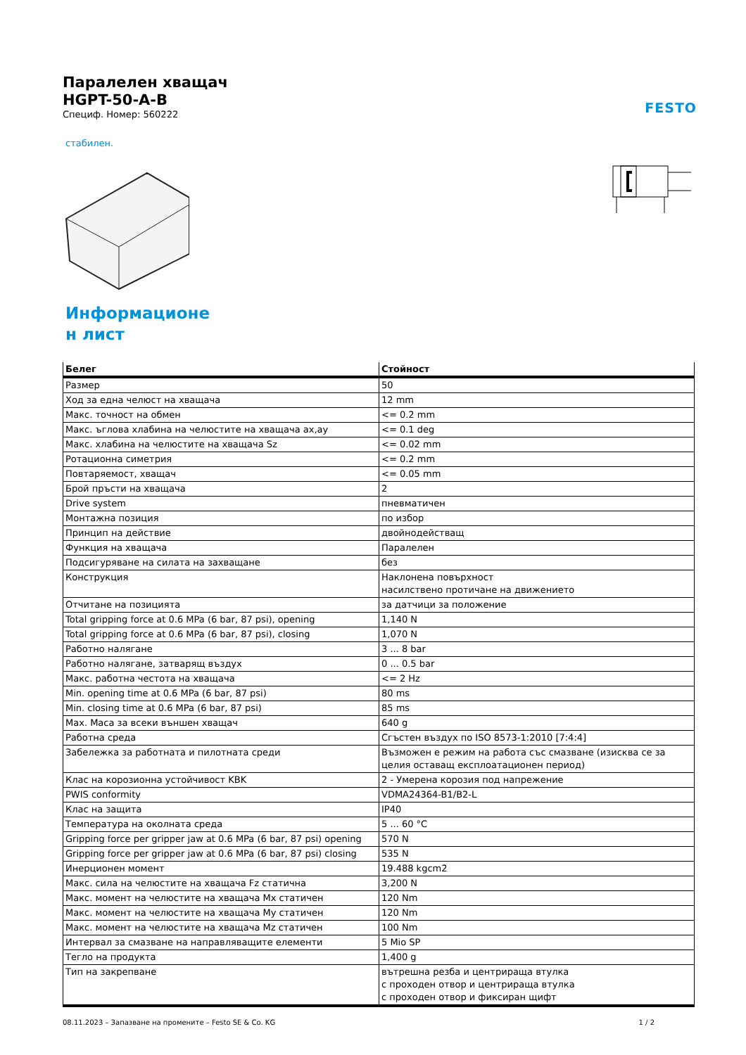Паралелен хващач
HGPT-50-A-B
Специф. Номер: 560222
стабилен.
Информационе
н лист
| Белег | Стойност |
| --- | --- |
| Размер | 50 |
| Ход за една челюст на хващача | 12 mm |
| Макс. точност на обмен | <= 0.2 mm |
| Макс. ъглова хлабина на челюстите на хващача ax,ay | <= 0.1 deg |
| Макс. хлабина на челюстите на хващача Sz | <= 0.02 mm |
| Ротационна симетрия | <= 0.2 mm |
| Повтаряемост, хващач | <= 0.05 mm |
| Брой пръсти на хващача | 2 |
| Drive system | пневматичен |
| Монтажна позиция | по избор |
| Принцип на действие | двойнодействащ |
| Функция на хващача | Паралелен |
| Подсигуряване на силата на захващане | без |
| Конструкция | Наклонена повърхност насилствено протичане на движението |
| Отчитане на позицията | за датчици за положение |
| Total gripping force at 0.6 MPa (6 bar, 87 psi), opening | 1,140 N |
| Total gripping force at 0.6 MPa (6 bar, 87 psi), closing | 1,070 N |
| Работно налягане | 3 ... 8 bar |
| Работно налягане, затварящ въздух | 0 ... 0.5 bar |
| Макс. работна честота на хващача | <= 2 Hz |
| Min. opening time at 0.6 MPa (6 bar, 87 psi) | 80 ms |
| Min. closing time at 0.6 MPa (6 bar, 87 psi) | 85 ms |
| Max. Маса за всеки външен хващач | 640 g |
| Работна среда | Сгъстен въздух по ISO 8573-1:2010 [7:4:4] |
| Забележка за работната и пилотната среди | Възможен е режим на работа със смазване (изисква се за целия оставащ експлоатационен период) |
| Клас на корозионна устойчивост KBK | 2 - Умерена корозия под напрежение |
| PWIS conformity | VDMA24364-B1/B2-L |
| Клас на защита | IP40 |
| Температура на околната среда | 5 ... 60 °C |
| Gripping force per gripper jaw at 0.6 MPa (6 bar, 87 psi) opening | 570 N |
| Gripping force per gripper jaw at 0.6 MPa (6 bar, 87 psi) closing | 535 N |
| Инерционен момент | 19.488 kgcm2 |
| Макс. сила на челюстите на хващача Fz статична | 3,200 N |
| Макс. момент на челюстите на хващача Mx статичен | 120 Nm |
| Макс. момент на челюстите на хващача My статичен | 120 Nm |
| Макс. момент на челюстите на хващача Mz статичен | 100 Nm |
| Интервал за смазване на направляващите елементи | 5 Mio SP |
| Тегло на продукта | 1,400 g |
| Тип на закрепване | вътрешна резба и центрираща втулка с проходен отвор и центрираща втулка с проходен отвор и фиксиран щифт |
FESTO
08.11.2023 – Запазване на промените – Festo SE & Co. KG 1 / 2